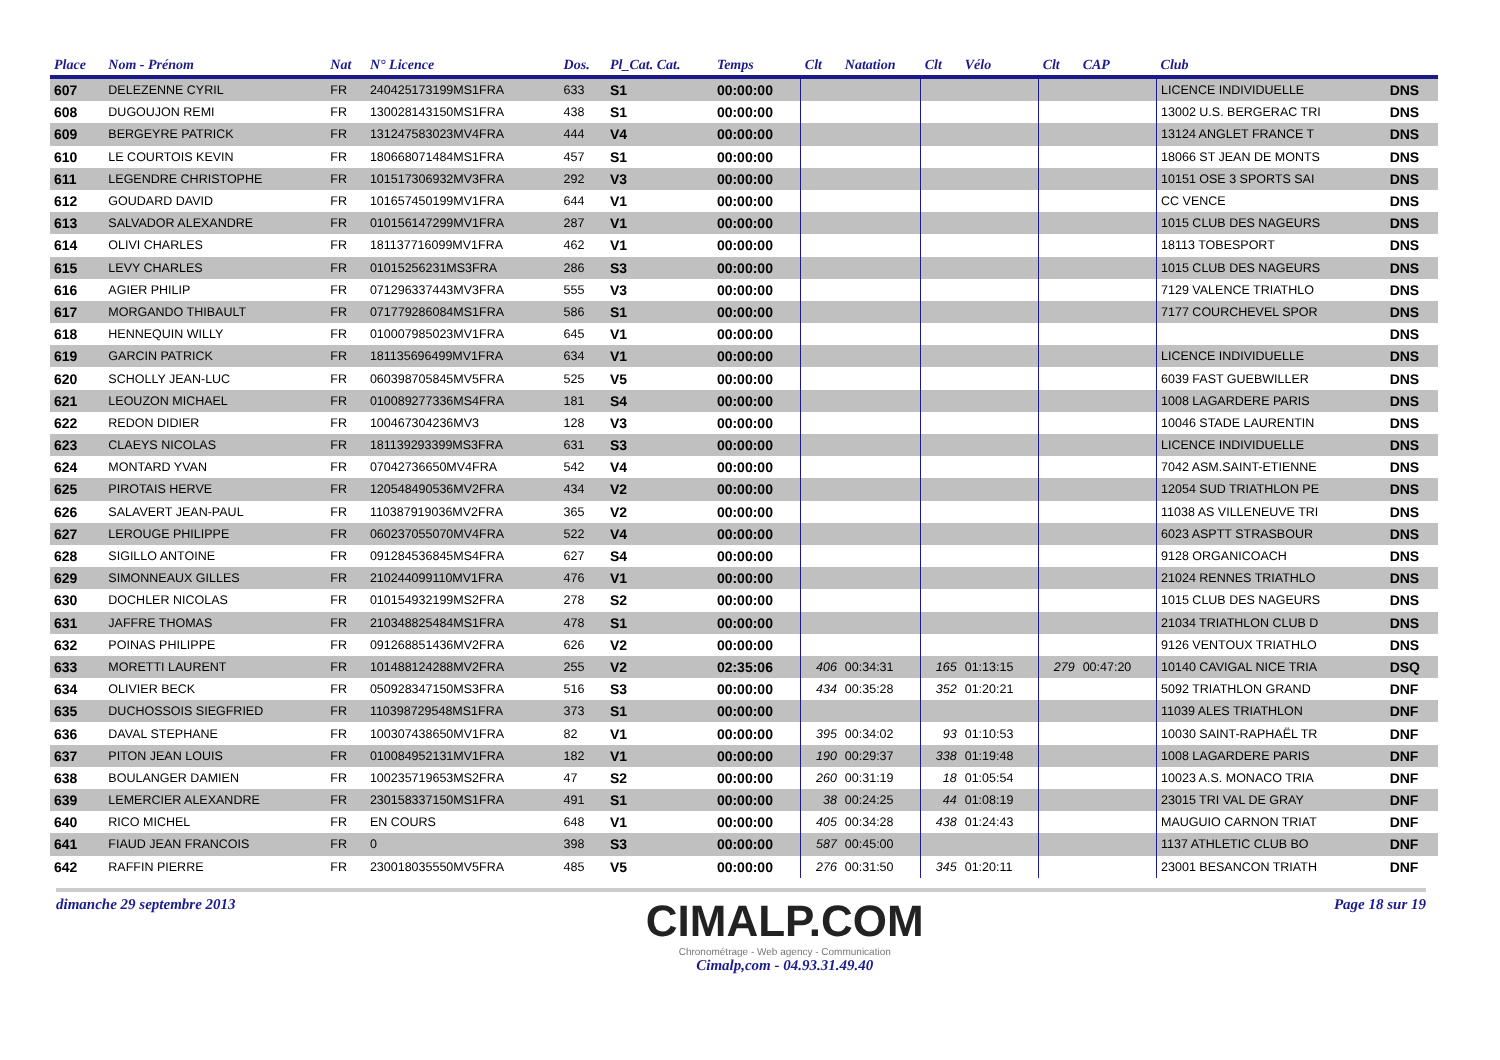| Place | Nom - Prénom | Nat | N° Licence | Dos. | Pl_Cat. Cat. | Temps | Clt | Natation | Clt | Vélo | Clt | CAP | Club | |
| --- | --- | --- | --- | --- | --- | --- | --- | --- | --- | --- | --- | --- | --- | --- |
| 607 | DELEZENNE CYRIL | FR | 240425173199MS1FRA | 633 | S1 | 00:00:00 | | | | | | | LICENCE INDIVIDUELLE | DNS |
| 608 | DUGOUJON REMI | FR | 130028143150MS1FRA | 438 | S1 | 00:00:00 | | | | | | | 13002 U.S. BERGERAC TRI | DNS |
| 609 | BERGEYRE PATRICK | FR | 131247583023MV4FRA | 444 | V4 | 00:00:00 | | | | | | | 13124 ANGLET FRANCE T | DNS |
| 610 | LE COURTOIS KEVIN | FR | 180668071484MS1FRA | 457 | S1 | 00:00:00 | | | | | | | 18066 ST JEAN DE MONTS | DNS |
| 611 | LEGENDRE CHRISTOPHE | FR | 101517306932MV3FRA | 292 | V3 | 00:00:00 | | | | | | | 10151 OSE 3 SPORTS SAI | DNS |
| 612 | GOUDARD DAVID | FR | 101657450199MV1FRA | 644 | V1 | 00:00:00 | | | | | | | CC VENCE | DNS |
| 613 | SALVADOR ALEXANDRE | FR | 010156147299MV1FRA | 287 | V1 | 00:00:00 | | | | | | | 1015 CLUB DES NAGEURS | DNS |
| 614 | OLIVI CHARLES | FR | 181137716099MV1FRA | 462 | V1 | 00:00:00 | | | | | | | 18113 TOBESPORT | DNS |
| 615 | LEVY CHARLES | FR | 01015256231MS3FRA | 286 | S3 | 00:00:00 | | | | | | | 1015 CLUB DES NAGEURS | DNS |
| 616 | AGIER PHILIP | FR | 071296337443MV3FRA | 555 | V3 | 00:00:00 | | | | | | | 7129 VALENCE TRIATHLO | DNS |
| 617 | MORGANDO THIBAULT | FR | 071779286084MS1FRA | 586 | S1 | 00:00:00 | | | | | | | 7177 COURCHEVEL SPOR | DNS |
| 618 | HENNEQUIN WILLY | FR | 010007985023MV1FRA | 645 | V1 | 00:00:00 | | | | | | | | DNS |
| 619 | GARCIN PATRICK | FR | 181135696499MV1FRA | 634 | V1 | 00:00:00 | | | | | | | LICENCE INDIVIDUELLE | DNS |
| 620 | SCHOLLY JEAN-LUC | FR | 060398705845MV5FRA | 525 | V5 | 00:00:00 | | | | | | | 6039 FAST GUEBWILLER | DNS |
| 621 | LEOUZON MICHAEL | FR | 010089277336MS4FRA | 181 | S4 | 00:00:00 | | | | | | | 1008 LAGARDERE PARIS | DNS |
| 622 | REDON DIDIER | FR | 100467304236MV3 | 128 | V3 | 00:00:00 | | | | | | | 10046 STADE LAURENTIN | DNS |
| 623 | CLAEYS NICOLAS | FR | 181139293399MS3FRA | 631 | S3 | 00:00:00 | | | | | | | LICENCE INDIVIDUELLE | DNS |
| 624 | MONTARD YVAN | FR | 07042736650MV4FRA | 542 | V4 | 00:00:00 | | | | | | | 7042 ASM.SAINT-ETIENNE | DNS |
| 625 | PIROTAIS HERVE | FR | 120548490536MV2FRA | 434 | V2 | 00:00:00 | | | | | | | 12054 SUD TRIATHLON PE | DNS |
| 626 | SALAVERT JEAN-PAUL | FR | 110387919036MV2FRA | 365 | V2 | 00:00:00 | | | | | | | 11038 AS VILLENEUVE TRI | DNS |
| 627 | LEROUGE PHILIPPE | FR | 060237055070MV4FRA | 522 | V4 | 00:00:00 | | | | | | | 6023 ASPTT STRASBOUR | DNS |
| 628 | SIGILLO ANTOINE | FR | 091284536845MS4FRA | 627 | S4 | 00:00:00 | | | | | | | 9128 ORGANICOACH | DNS |
| 629 | SIMONNEAUX GILLES | FR | 210244099110MV1FRA | 476 | V1 | 00:00:00 | | | | | | | 21024 RENNES TRIATHLO | DNS |
| 630 | DOCHLER NICOLAS | FR | 010154932199MS2FRA | 278 | S2 | 00:00:00 | | | | | | | 1015 CLUB DES NAGEURS | DNS |
| 631 | JAFFRE THOMAS | FR | 210348825484MS1FRA | 478 | S1 | 00:00:00 | | | | | | | 21034 TRIATHLON CLUB D | DNS |
| 632 | POINAS PHILIPPE | FR | 091268851436MV2FRA | 626 | V2 | 00:00:00 | | | | | | | 9126 VENTOUX TRIATHLO | DNS |
| 633 | MORETTI LAURENT | FR | 101488124288MV2FRA | 255 | V2 | 02:35:06 | 406 | 00:34:31 | 165 | 01:13:15 | 279 | 00:47:20 | 10140 CAVIGAL NICE TRIA | DSQ |
| 634 | OLIVIER BECK | FR | 050928347150MS3FRA | 516 | S3 | 00:00:00 | 434 | 00:35:28 | 352 | 01:20:21 | | | 5092 TRIATHLON GRAND | DNF |
| 635 | DUCHOSSOIS SIEGFRIED | FR | 110398729548MS1FRA | 373 | S1 | 00:00:00 | | | | | | | 11039 ALES TRIATHLON | DNF |
| 636 | DAVAL STEPHANE | FR | 100307438650MV1FRA | 82 | V1 | 00:00:00 | 395 | 00:34:02 | 93 | 01:10:53 | | | 10030 SAINT-RAPHAËL TR | DNF |
| 637 | PITON JEAN LOUIS | FR | 010084952131MV1FRA | 182 | V1 | 00:00:00 | 190 | 00:29:37 | 338 | 01:19:48 | | | 1008 LAGARDERE PARIS | DNF |
| 638 | BOULANGER DAMIEN | FR | 100235719653MS2FRA | 47 | S2 | 00:00:00 | 260 | 00:31:19 | 18 | 01:05:54 | | | 10023 A.S. MONACO TRIA | DNF |
| 639 | LEMERCIER ALEXANDRE | FR | 230158337150MS1FRA | 491 | S1 | 00:00:00 | 38 | 00:24:25 | 44 | 01:08:19 | | | 23015 TRI VAL DE GRAY | DNF |
| 640 | RICO MICHEL | FR | EN COURS | 648 | V1 | 00:00:00 | 405 | 00:34:28 | 438 | 01:24:43 | | | MAUGUIO CARNON TRIAT | DNF |
| 641 | FIAUD JEAN FRANCOIS | FR | 0 | 398 | S3 | 00:00:00 | 587 | 00:45:00 | | | | | 1137 ATHLETIC CLUB BO | DNF |
| 642 | RAFFIN PIERRE | FR | 230018035550MV5FRA | 485 | V5 | 00:00:00 | 276 | 00:31:50 | 345 | 01:20:11 | | | 23001 BESANCON TRIATH | DNF |
dimanche 29 septembre 2013
CIMALP.COM
Chronométrage - Web agency - Communication
Cimalp,com - 04.93.31.49.40
Page 18 sur 19